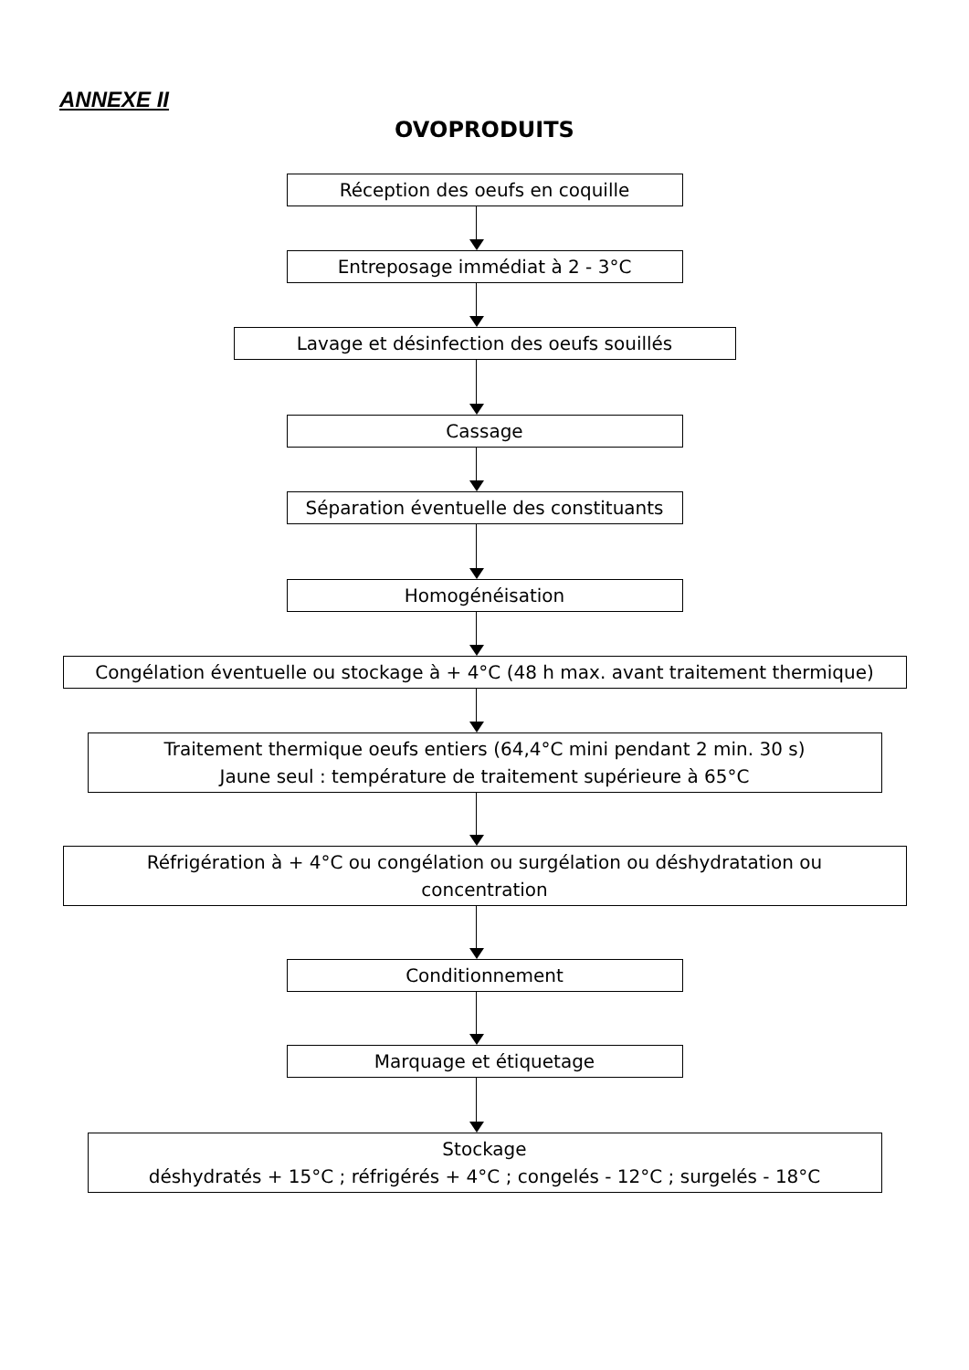ANNEXE II
OVOPRODUITS
Réception des oeufs en coquille
Entreposage immédiat à 2 - 3°C
Lavage et désinfection des oeufs souillés
Cassage
Séparation éventuelle des constituants
Homogénéisation
Congélation éventuelle ou stockage à + 4°C (48 h max. avant traitement thermique)
Traitement thermique oeufs entiers (64,4°C mini pendant 2 min. 30 s)
Jaune seul : température de traitement supérieure à 65°C
Réfrigération à + 4°C ou congélation ou surgélation ou déshydratation ou
concentration
Conditionnement
Marquage et étiquetage
Stockage
déshydratés + 15°C ; réfrigérés + 4°C ; congelés - 12°C ; surgelés - 18°C